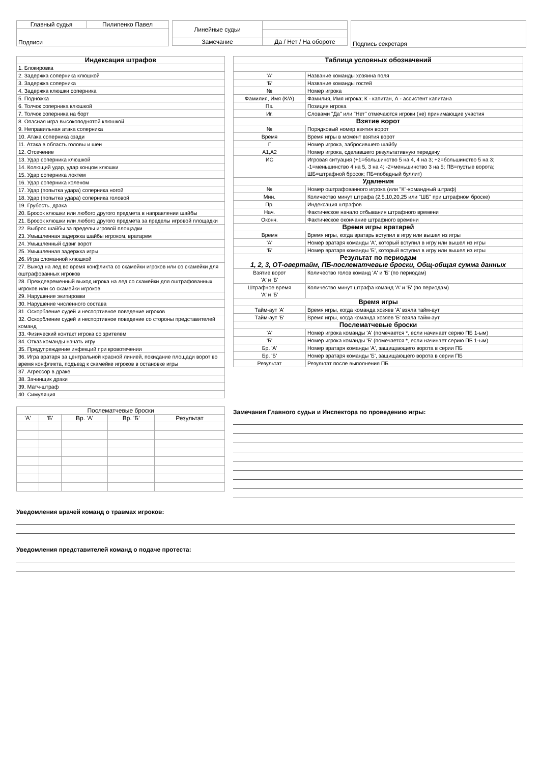| Главный судья | Пилипенко Павел |
| Подписи | |
| Линейные судьи | |
| Замечание | Да / Нет / На обороте |
| Подпись секретаря |
| Индексация штрафов |
| --- |
| 1. Блокировка |
| 2. Задержка соперника клюшкой |
| 3. Задержка соперника |
| 4. Задержка клюшки соперника |
| 5. Подножка |
| 6. Толчок соперника клюшкой |
| 7. Толчок соперника на борт |
| 8. Опасная игра высокоподнятой клюшкой |
| 9. Неправильная атака соперника |
| 10. Атака соперника сзади |
| 11. Атака в область головы и шеи |
| 12. Отсечение |
| 13. Удар соперника клюшкой |
| 14. Колющий удар, удар концом клюшки |
| 15. Удар соперника локтем |
| 16. Удар соперника коленом |
| 17. Удар (попытка удара) соперника ногой |
| 18. Удар (попытка удара) соперника головой |
| 19. Грубость, драка |
| 20. Бросок клюшки или любого другого предмета в направлении шайбы |
| 21. Бросок клюшки или любого другого предмета за пределы игровой площадки |
| 22. Выброс шайбы за пределы игровой площадки |
| 23. Умышленная задержка шайбы игроком, вратарем |
| 24. Умышленный сдвиг ворот |
| 25. Умышленная задержка игры |
| 26. Игра сломанной клюшкой |
| 27. Выход на лед во время конфликта со скамейки игроков или со скамейки для оштрафованных игроков |
| 28. Преждевременный выход игрока на лед со скамейки для оштрафованных игроков или со скамейки игроков |
| 29. Нарушение экипировки |
| 30. Нарушение численного состава |
| 31. Оскорбление судей и неспортивное поведение игроков |
| 32. Оскорбление судей и неспортивное поведение со стороны представителей команд |
| 33. Физический контакт игрока со зрителем |
| 34. Отказ команды начать игру |
| 35. Предупреждение инфекций при кровотечении |
| 36. Игра вратаря за центральной красной линией, покидание площади ворот во время конфликта, подъезд к скамейке игроков в остановке игры |
| 37. Агрессор в драке |
| 38. Зачинщик драки |
| 39. Матч-штраф |
| 40. Симуляция |
| Таблица условных обозначений | |
| --- | --- |
| 'А' | Название команды хозяина поля |
| 'Б' | Название команды гостей |
| № | Номер игрока |
| Фамилия, Имя (К/А) | Фамилия, Имя игрока; К - капитан, А - ассистент капитана |
| Пз. | Позиция игрока |
| Иг. | Словами "Да" или "Нет" отмечаются игроки (не) принимающие участия |
| Взятие ворот | |
| № | Порядковый номер взятия ворот |
| Время | Время игры в момент взятия ворот |
| Г | Номер игрока, забросившего шайбу |
| А1,А2 | Номер игрока, сделавшего результативную передачу |
| ИС | Игровая ситуация (+1=большинство 5 на 4, 4 на 3; +2=большинство 5 на 3; -1=меньшинство 4 на 5, 3 на 4; -2=меньшинство 3 на 5; ПВ=пустые ворота; ШБ=штрафной бросок; ПБ=победный буллит) |
| Удаления | |
| № | Номер оштрафованного игрока (или "К"-командный штраф) |
| Мин. | Количество минут штрафа (2,5,10,20,25 или "ШБ" при штрафном броске) |
| Пр. | Индексация штрафов |
| Нач. | Фактическое начало отбывания штрафного времени |
| Оконч. | Фактическое окончание штрафного времени |
| Время игры вратарей | |
| Время | Время игры, когда вратарь вступил в игру или вышел из игры |
| 'А' | Номер вратаря команды 'А', который вступил в игру или вышел из игры |
| 'Б' | Номер вратаря команды 'Б', который вступил в игру или вышел из игры |
| Результат по периодам 1, 2, 3, ОТ-овертайм, ПБ-послематчевые броски, Общ-общая сумма данных | |
| Взятие ворот 'А' и 'Б' | Количество голов команд 'А' и 'Б' (по периодам) |
| Штрафное время 'А' и 'Б' | Количество минут штрафа команд 'А' и 'Б' (по периодам) |
| Время игры | |
| Тайм-аут 'А' | Время игры, когда команда хозяев 'А' взяла тайм-аут |
| Тайм-аут 'Б' | Время игры, когда команда хозяев 'Б' взяла тайм-аут |
| Послематчевые броски | |
| 'А' | Номер игрока команды 'А' (помечается *, если начинает серию ПБ 1-ым) |
| 'Б' | Номер игрока команды 'Б' (помечается *, если начинает серию ПБ 1-ым) |
| Бр. 'А' | Номер вратаря команды 'А', защищающего ворота в серии ПБ |
| Бр. 'Б' | Номер вратаря команды 'Б', защищающего ворота в серии ПБ |
| Результат | Результат после выполнения ПБ |
| Послематчевые броски | | | | |
| 'А' | 'Б' | Вр. 'А' | Вр. 'Б' | Результат |
Замечания Главного судьи и Инспектора по проведению игры:
Уведомления врачей команд о травмах игроков:
Уведомления представителей команд о подаче протеста: